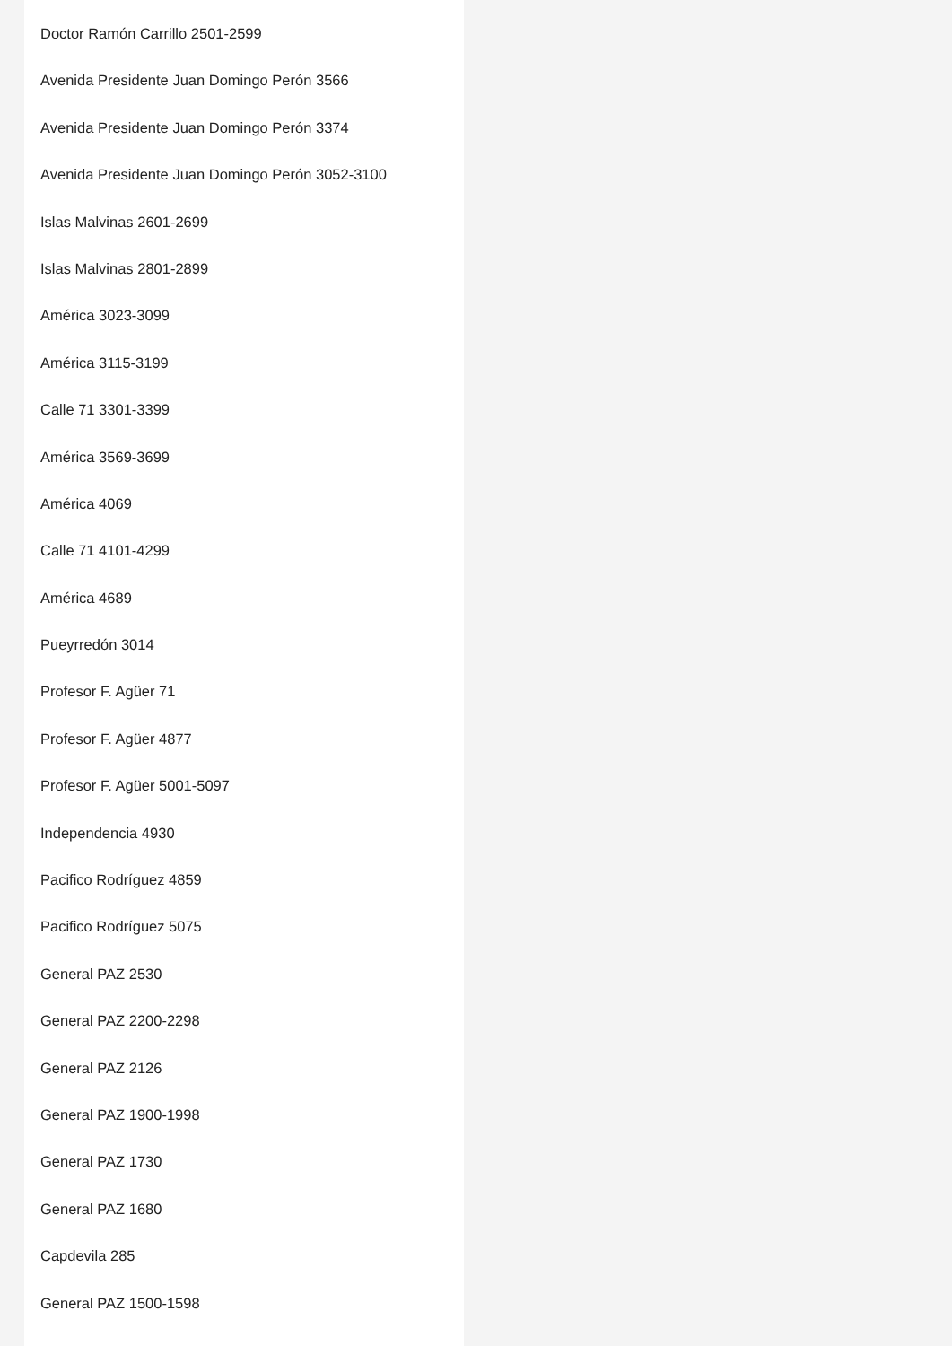Doctor Ramón Carrillo 2501-2599
Avenida Presidente Juan Domingo Perón 3566
Avenida Presidente Juan Domingo Perón 3374
Avenida Presidente Juan Domingo Perón 3052-3100
Islas Malvinas 2601-2699
Islas Malvinas 2801-2899
América 3023-3099
América 3115-3199
Calle 71 3301-3399
América 3569-3699
América 4069
Calle 71 4101-4299
América 4689
Pueyrredón 3014
Profesor F. Agüer 71
Profesor F. Agüer 4877
Profesor F. Agüer 5001-5097
Independencia 4930
Pacifico Rodríguez 4859
Pacifico Rodríguez 5075
General PAZ 2530
General PAZ 2200-2298
General PAZ 2126
General PAZ 1900-1998
General PAZ 1730
General PAZ 1680
Capdevila 285
General PAZ 1500-1598